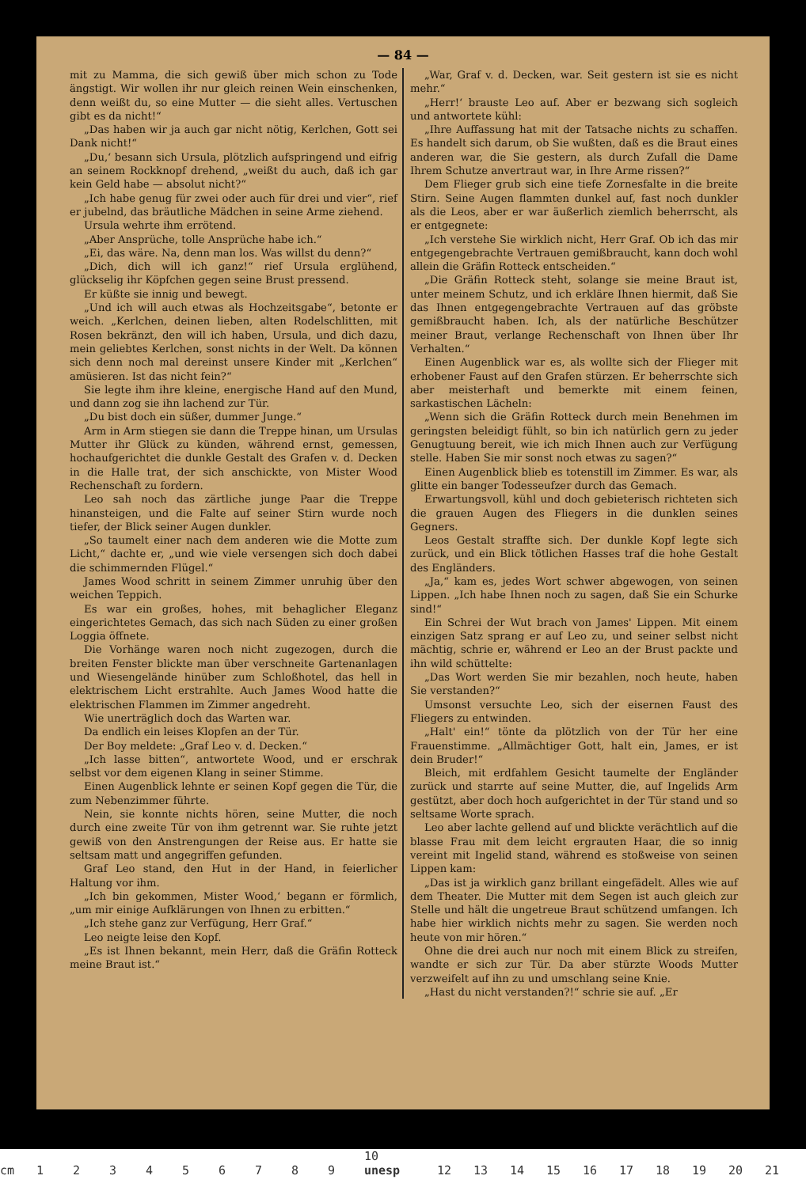— 84 —
mit zu Mamma, die sich gewiß über mich schon zu Tode ängstigt. Wir wollen ihr nur gleich reinen Wein einschenken, denn weißt du, so eine Mutter — die sieht alles. Vertuschen gibt es da nicht!“
„Das haben wir ja auch gar nicht nötig, Kerlchen, Gott sei Dank nicht!“
„Du,‘ besann sich Ursula, plötzlich aufspringend und eifrig an seinem Rockknopf drehend, „weißt du auch, daß ich gar kein Geld habe — absolut nicht?“
„Ich habe genug für zwei oder auch für drei und vier“, rief er jubelnd, das bräutliche Mädchen in seine Arme ziehend.
Ursula wehrte ihm errötend.
„Aber Ansprüche, tolle Ansprüche habe ich.“
„Ei, das wäre. Na, denn man los. Was willst du denn?“
„Dich, dich will ich ganz!“ rief Ursula erglühend, glückselig ihr Köpfchen gegen seine Brust pressend.
Er küßte sie innig und bewegt.
„Und ich will auch etwas als Hochzeitsgabe“, betonte er weich. „Kerlchen, deinen lieben, alten Rodelschlitten, mit Rosen bekränzt, den will ich haben, Ursula, und dich dazu, mein geliebtes Kerlchen, sonst nichts in der Welt. Da können sich denn noch mal dereinst unsere Kinder mit „Kerlchen“ amüsieren. Ist das nicht fein?“
Sie legte ihm ihre kleine, energische Hand auf den Mund, und dann zog sie ihn lachend zur Tür.
„Du bist doch ein süßer, dummer Junge.“
Arm in Arm stiegen sie dann die Treppe hinan, um Ursulas Mutter ihr Glück zu künden, während ernst, gemessen, hochaufgerichtet die dunkle Gestalt des Grafen v. d. Decken in die Halle trat, der sich anschickte, von Mister Wood Rechenschaft zu fordern.
Leo sah noch das zärtliche junge Paar die Treppe hinansteigen, und die Falte auf seiner Stirn wurde noch tiefer, der Blick seiner Augen dunkler.
„So taumelt einer nach dem anderen wie die Motte zum Licht,“ dachte er, „und wie viele versengen sich doch dabei die schimmernden Flügel.“
James Wood schritt in seinem Zimmer unruhig über den weichen Teppich.
Es war ein großes, hohes, mit behaglicher Eleganz eingerichtetes Gemach, das sich nach Süden zu einer großen Loggia öffnete.
Die Vorhänge waren noch nicht zugezogen, durch die breiten Fenster blickte man über verschneite Gartenanlagen und Wiesengelände hinüber zum Schloßhotel, das hell in elektrischem Licht erstrahlte. Auch James Wood hatte die elektrischen Flammen im Zimmer angedreht.
Wie unerträglich doch das Warten war.
Da endlich ein leises Klopfen an der Tür.
Der Boy meldete: „Graf Leo v. d. Decken.“
„Ich lasse bitten“, antwortete Wood, und er erschrak selbst vor dem eigenen Klang in seiner Stimme.
Einen Augenblick lehnte er seinen Kopf gegen die Tür, die zum Nebenzimmer führte.
Nein, sie konnte nichts hören, seine Mutter, die noch durch eine zweite Tür von ihm getrennt war. Sie ruhte jetzt gewiß von den Anstrengungen der Reise aus. Er hatte sie seltsam matt und angegriffen gefunden.
Graf Leo stand, den Hut in der Hand, in feierlicher Haltung vor ihm.
„Ich bin gekommen, Mister Wood,‘ begann er förmlich, „um mir einige Aufklärungen von Ihnen zu erbitten.“
„Ich stehe ganz zur Verfügung, Herr Graf.“
Leo neigte leise den Kopf.
„Es ist Ihnen bekannt, mein Herr, daß die Gräfin Rotteck meine Braut ist.“
„War, Graf v. d. Decken, war. Seit gestern ist sie es nicht mehr.“
„Herr!‘ brauste Leo auf. Aber er bezwang sich sogleich und antwortete kühl:
„Ihre Auffassung hat mit der Tatsache nichts zu schaffen. Es handelt sich darum, ob Sie wußten, daß es die Braut eines anderen war, die Sie gestern, als durch Zufall die Dame Ihrem Schutze anvertraut war, in Ihre Arme rissen?“
Dem Flieger grub sich eine tiefe Zornesfalte in die breite Stirn. Seine Augen flammten dunkel auf, fast noch dunkler als die Leos, aber er war äußerlich ziemlich beherrscht, als er entgegnete:
„Ich verstehe Sie wirklich nicht, Herr Graf. Ob ich das mir entgegengebrachte Vertrauen gemißbraucht, kann doch wohl allein die Gräfin Rotteck entscheiden.“
„Die Gräfin Rotteck steht, solange sie meine Braut ist, unter meinem Schutz, und ich erkläre Ihnen hiermit, daß Sie das Ihnen entgegengebrachte Vertrauen auf das gröbste gemißbraucht haben. Ich, als der natürliche Beschützer meiner Braut, verlange Rechenschaft von Ihnen über Ihr Verhalten.“
Einen Augenblick war es, als wollte sich der Flieger mit erhobener Faust auf den Grafen stürzen. Er beherrschte sich aber meisterhaft und bemerkte mit einem feinen, sarkastischen Lächeln:
„Wenn sich die Gräfin Rotteck durch mein Benehmen im geringsten beleidigt fühlt, so bin ich natürlich gern zu jeder Genugtuung bereit, wie ich mich Ihnen auch zur Verfügung stelle. Haben Sie mir sonst noch etwas zu sagen?“
Einen Augenblick blieb es totenstill im Zimmer. Es war, als glitte ein banger Todesseufzer durch das Gemach.
Erwartungsvoll, kühl und doch gebieterisch richteten sich die grauen Augen des Fliegers in die dunklen seines Gegners.
Leos Gestalt straffte sich. Der dunkle Kopf legte sich zurück, und ein Blick tötlichen Hasses traf die hohe Gestalt des Engländers.
„Ja,“ kam es, jedes Wort schwer abgewogen, von seinen Lippen. „Ich habe Ihnen noch zu sagen, daß Sie ein Schurke sind!“
Ein Schrei der Wut brach von James' Lippen. Mit einem einzigen Satz sprang er auf Leo zu, und seiner selbst nicht mächtig, schrie er, während er Leo an der Brust packte und ihn wild schüttelte:
„Das Wort werden Sie mir bezahlen, noch heute, haben Sie verstanden?“
Umsonst versuchte Leo, sich der eisernen Faust des Fliegers zu entwinden.
„Halt' ein!“ tönte da plötzlich von der Tür her eine Frauenstimme. „Allmächtiger Gott, halt ein, James, er ist dein Bruder!“
Bleich, mit erdfahlem Gesicht taumelte der Engländer zurück und starrte auf seine Mutter, die, auf Ingelids Arm gestützt, aber doch hoch aufgerichtet in der Tür stand und so seltsame Worte sprach.
Leo aber lachte gellend auf und blickte verächtlich auf die blasse Frau mit dem leicht ergrauten Haar, die so innig vereint mit Ingelid stand, während es stoßweise von seinen Lippen kam:
„Das ist ja wirklich ganz brillant eingefädelt. Alles wie auf dem Theater. Die Mutter mit dem Segen ist auch gleich zur Stelle und hält die ungetreue Braut schützend umfangen. Ich habe hier wirklich nichts mehr zu sagen. Sie werden noch heute von mir hören.“
Ohne die drei auch nur noch mit einem Blick zu streifen, wandte er sich zur Tür. Da aber stürzte Woods Mutter verzweifelt auf ihn zu und umschlang seine Knie.
„Hast du nicht verstanden?!“ schrie sie auf. „Er
cm 123456789 10 unesp 12 13 14 15 16 17 18 19 20 21